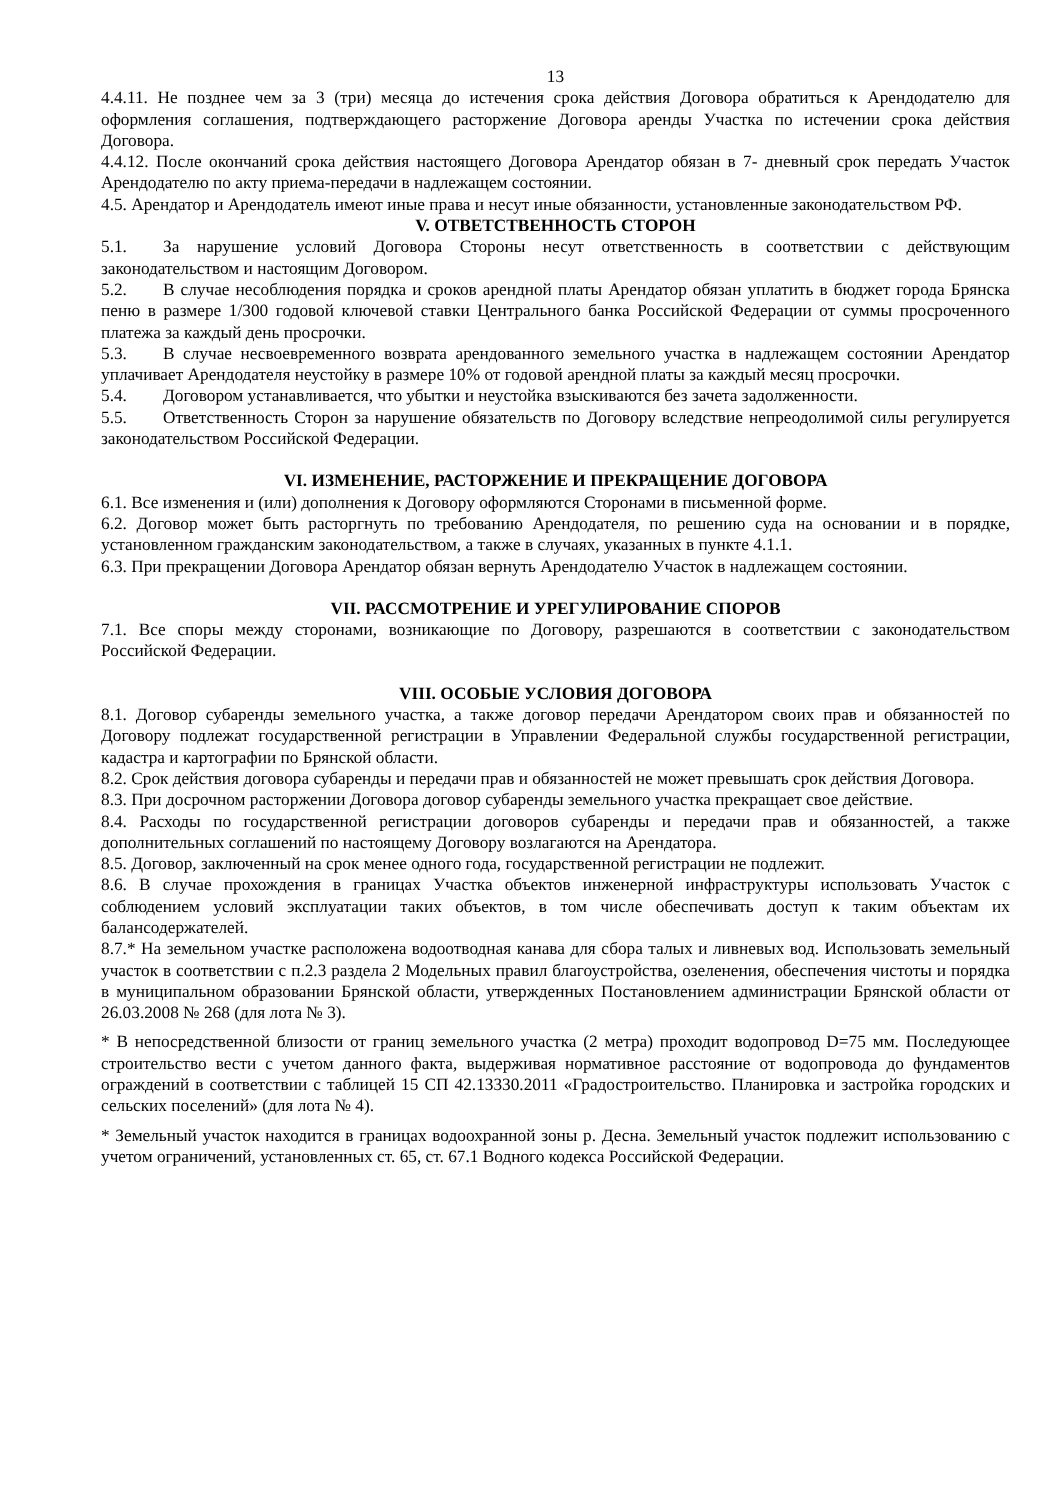13
4.4.11. Не позднее чем за 3 (три) месяца до истечения срока действия Договора обратиться к Арендодателю для оформления соглашения, подтверждающего расторжение Договора аренды Участка по истечении срока действия Договора.
4.4.12. После окончаний срока действия настоящего Договора Арендатор обязан в 7- дневный срок передать Участок Арендодателю по акту приема-передачи в надлежащем состоянии.
4.5. Арендатор и Арендодатель имеют иные права и несут иные обязанности, установленные законодательством РФ.
V. ОТВЕТСТВЕННОСТЬ СТОРОН
5.1. За нарушение условий Договора Стороны несут ответственность в соответствии с действующим законодательством и настоящим Договором.
5.2. В случае несоблюдения порядка и сроков арендной платы Арендатор обязан уплатить в бюджет города Брянска пеню в размере 1/300 годовой ключевой ставки Центрального банка Российской Федерации от суммы просроченного платежа за каждый день просрочки.
5.3. В случае несвоевременного возврата арендованного земельного участка в надлежащем состоянии Арендатор уплачивает Арендодателя неустойку в размере 10% от годовой арендной платы за каждый месяц просрочки.
5.4. Договором устанавливается, что убытки и неустойка взыскиваются без зачета задолженности.
5.5. Ответственность Сторон за нарушение обязательств по Договору вследствие непреодолимой силы регулируется законодательством Российской Федерации.
VI. ИЗМЕНЕНИЕ, РАСТОРЖЕНИЕ И ПРЕКРАЩЕНИЕ ДОГОВОРА
6.1. Все изменения и (или) дополнения к Договору оформляются Сторонами в письменной форме.
6.2. Договор может быть расторгнуть по требованию Арендодателя, по решению суда на основании и в порядке, установленном гражданским законодательством, а также в случаях, указанных в пункте 4.1.1.
6.3. При прекращении Договора Арендатор обязан вернуть Арендодателю Участок в надлежащем состоянии.
VII. РАССМОТРЕНИЕ И УРЕГУЛИРОВАНИЕ СПОРОВ
7.1. Все споры между сторонами, возникающие по Договору, разрешаются в соответствии с законодательством Российской Федерации.
VIII. ОСОБЫЕ УСЛОВИЯ ДОГОВОРА
8.1. Договор субаренды земельного участка, а также договор передачи Арендатором своих прав и обязанностей по Договору подлежат государственной регистрации в Управлении Федеральной службы государственной регистрации, кадастра и картографии по Брянской области.
8.2. Срок действия договора субаренды и передачи прав и обязанностей не может превышать срок действия Договора.
8.3. При досрочном расторжении Договора договор субаренды земельного участка прекращает свое действие.
8.4. Расходы по государственной регистрации договоров субаренды и передачи прав и обязанностей, а также дополнительных соглашений по настоящему Договору возлагаются на Арендатора.
8.5. Договор, заключенный на срок менее одного года, государственной регистрации не подлежит.
8.6. В случае прохождения в границах Участка объектов инженерной инфраструктуры использовать Участок с соблюдением условий эксплуатации таких объектов, в том числе обеспечивать доступ к таким объектам их балансодержателей.
8.7.* На земельном участке расположена водоотводная канава для сбора талых и ливневых вод. Использовать земельный участок в соответствии с п.2.3 раздела 2 Модельных правил благоустройства, озеленения, обеспечения чистоты и порядка в муниципальном образовании Брянской области, утвержденных Постановлением администрации Брянской области от 26.03.2008 № 268 (для лота № 3).
* В непосредственной близости от границ земельного участка (2 метра) проходит водопровод D=75 мм. Последующее строительство вести с учетом данного факта, выдерживая нормативное расстояние от водопровода до фундаментов ограждений в соответствии с таблицей 15 СП 42.13330.2011 «Градостроительство. Планировка и застройка городских и сельских поселений» (для лота № 4).
* Земельный участок находится в границах водоохранной зоны р. Десна. Земельный участок подлежит использованию с учетом ограничений, установленных ст. 65, ст. 67.1 Водного кодекса Российской Федерации.